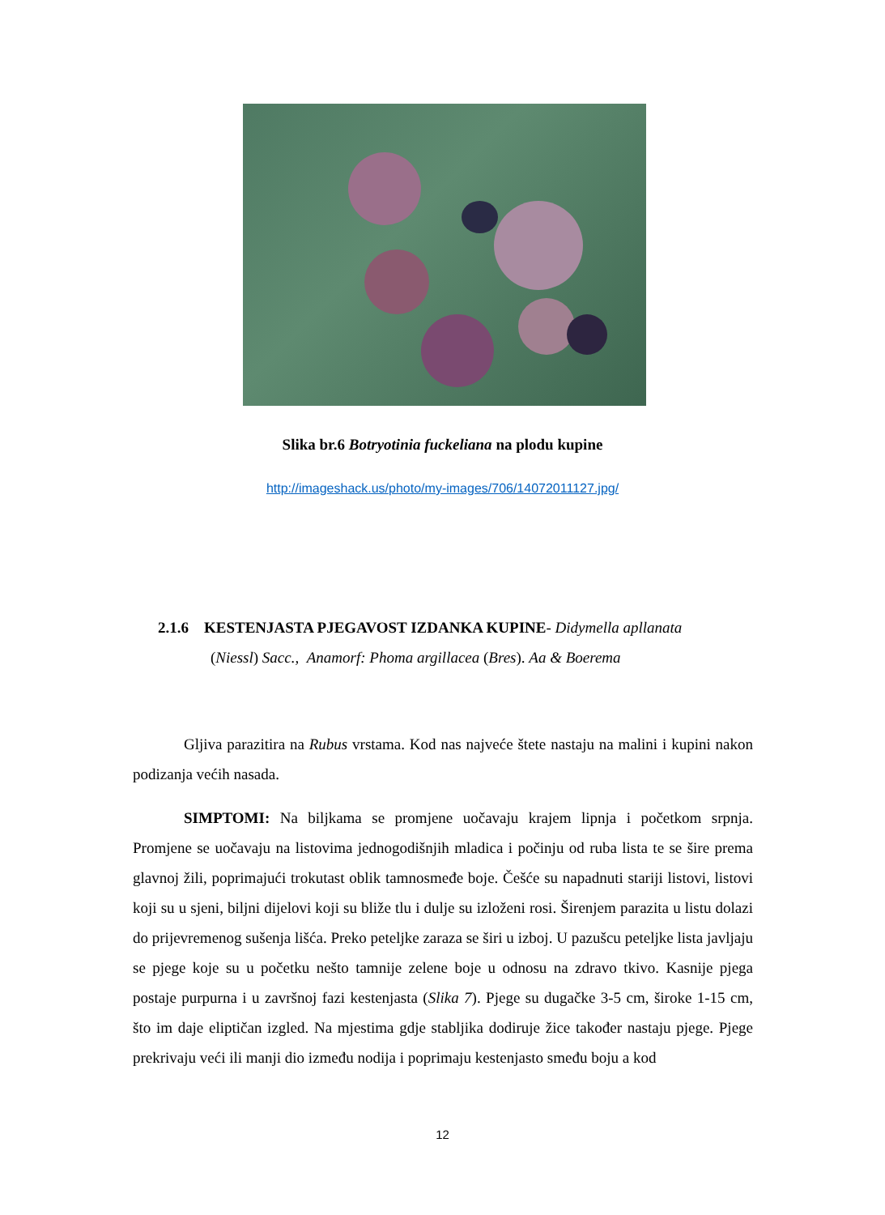Slika br.6 Botryotinia fuckeliana na plodu kupine
http://imageshack.us/photo/my-images/706/14072011127.jpg/
2.1.6 KESTENJASTA PJEGAVOST IZDANKA KUPINE- Didymella apllanata
(Niessl) Sacc., Anamorf: Phoma argillacea (Bres). Aa & Boerema
Gljiva parazitira na Rubus vrstama. Kod nas najveće štete nastaju na malini i kupini nakon podizanja većih nasada.
SIMPTOMI: Na biljkama se promjene uočavaju krajem lipnja i početkom srpnja. Promjene se uočavaju na listovima jednogodišnjih mladica i počinju od ruba lista te se šire prema glavnoj žili, poprimajući trokutast oblik tamnosmeđe boje. Češće su napadnuti stariji listovi, listovi koji su u sjeni, biljni dijelovi koji su bliže tlu i dulje su izloženi rosi. Širenjem parazita u listu dolazi do prijevremenog sušenja lišća. Preko peteljke zaraza se širi u izboj. U pazušcu peteljke lista javljaju se pjege koje su u početku nešto tamnije zelene boje u odnosu na zdravo tkivo. Kasnije pjega postaje purpurna i u završnoj fazi kestenjasta (Slika 7). Pjege su dugačke 3-5 cm, široke 1-15 cm, što im daje eliptičan izgled. Na mjestima gdje stabljika dodiruje žice također nastaju pjege. Pjege prekrivaju veći ili manji dio između nodija i poprimaju kestenjasto smeđu boju a kod
12